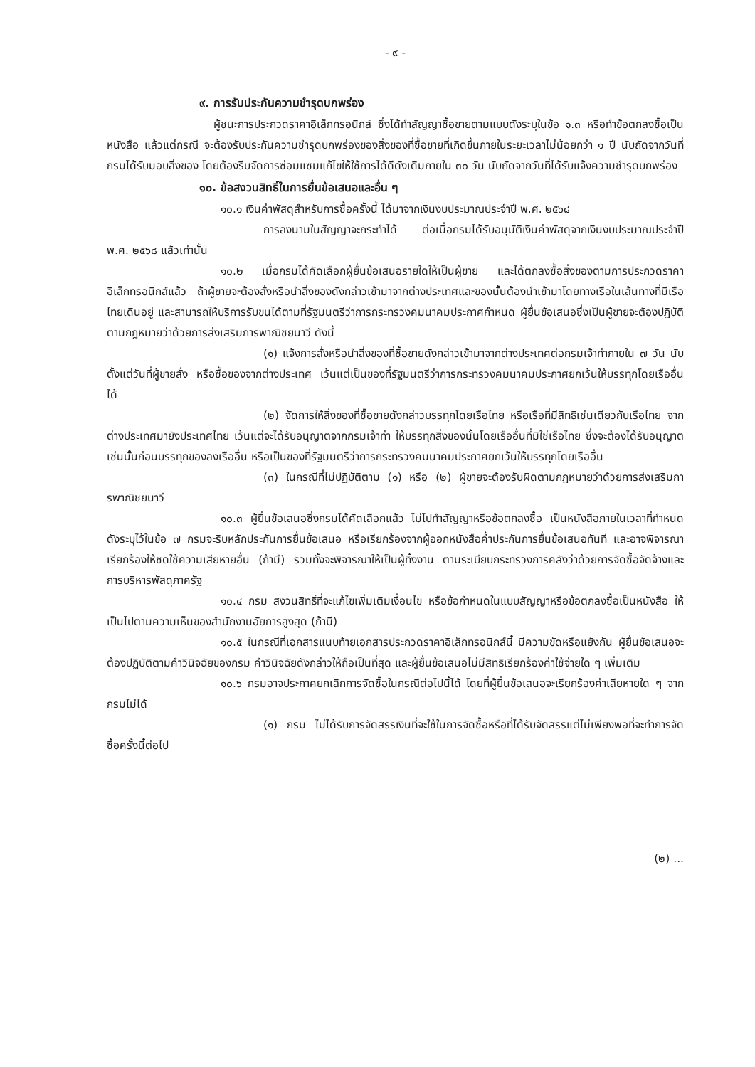- ๙ -
๙. การรับประกันความชำรุดบกพร่อง
ผู้ชนะการประกวดราคาอิเล็กทรอนิกส์ ซึ่งได้ทำสัญญาซื้อขายตามแบบดังระบุในข้อ ๑.๓ หรือทำข้อตกลงซื้อเป็นหนังสือ แล้วแต่กรณี จะต้องรับประกันความชำรุดบกพร่องของสิ่งของที่ซื้อขายที่เกิดขึ้นภายในระยะเวลาไม่น้อยกว่า ๑ ปี นับถัดจากวันที่กรมได้รับมอบสิ่งของ โดยต้องรีบจัดการซ่อมแซมแก้ไขให้ใช้การได้ดีดังเดิมภายใน ๓๐ วัน นับถัดจากวันที่ได้รับแจ้งความชำรุดบกพร่อง
๑๐. ข้อสงวนสิทธิ์ในการยื่นข้อเสนอและอื่น ๆ
๑๐.๑ เงินค่าพัสดุสำหรับการซื้อครั้งนี้ ได้มาจากเงินงบประมาณประจำปี พ.ศ. ๒๕๖๘
การลงนามในสัญญาจะกระทำได้ ต่อเมื่อกรมได้รับอนุมัติเงินค่าพัสดุจากเงินงบประมาณประจำปี พ.ศ. ๒๕๖๘ แล้วเท่านั้น
๑๐.๒ เมื่อกรมได้คัดเลือกผู้ยื่นข้อเสนอรายใดให้เป็นผู้ขาย และได้ตกลงซื้อสิ่งของตามการประกวดราคาอิเล็กทรอนิกส์แล้ว ถ้าผู้ขายจะต้องสั่งหรือนำสิ่งของดังกล่าวเข้ามาจากต่างประเทศและของนั้นต้องนำเข้ามาโดยทางเรือในเส้นทางที่มีเรือไทยเดินอยู่ และสามารถให้บริการรับขนได้ตามที่รัฐมนตรีว่าการกระทรวงคมนาคมประกาศกำหนด ผู้ยื่นข้อเสนอซึ่งเป็นผู้ขายจะต้องปฏิบัติตามกฎหมายว่าด้วยการส่งเสริมการพาณิชยนาวี ดังนี้
(๑) แจ้งการสั่งหรือนำสิ่งของที่ซื้อขายดังกล่าวเข้ามาจากต่างประเทศต่อกรมเจ้าท่าภายใน ๗ วัน นับตั้งแต่วันที่ผู้ขายสั่ง หรือซื้อของจากต่างประเทศ เว้นแต่เป็นของที่รัฐมนตรีว่าการกระทรวงคมนาคมประกาศยกเว้นให้บรรทุกโดยเรืออื่นได้
(๒) จัดการให้สิ่งของที่ซื้อขายดังกล่าวบรรทุกโดยเรือไทย หรือเรือที่มีสิทธิเช่นเดียวกับเรือไทย จากต่างประเทศมายังประเทศไทย เว้นแต่จะได้รับอนุญาตจากกรมเจ้าท่า ให้บรรทุกสิ่งของนั้นโดยเรืออื่นที่มิใช่เรือไทย ซึ่งจะต้องได้รับอนุญาตเช่นนั้นก่อนบรรทุกของลงเรืออื่น หรือเป็นของที่รัฐมนตรีว่าการกระทรวงคมนาคมประกาศยกเว้นให้บรรทุกโดยเรืออื่น
(๓) ในกรณีที่ไม่ปฏิบัติตาม (๑) หรือ (๒) ผู้ขายจะต้องรับผิดตามกฎหมายว่าด้วยการส่งเสริมการพาณิชยนาวี
๑๐.๓ ผู้ยื่นข้อเสนอซึ่งกรมได้คัดเลือกแล้ว ไม่ไปทำสัญญาหรือข้อตกลงซื้อ เป็นหนังสือภายในเวลาที่กำหนด ดังระบุไว้ในข้อ ๗ กรมจะริบหลักประกันการยื่นข้อเสนอ หรือเรียกร้องจากผู้ออกหนังสือค้ำประกันการยื่นข้อเสนอทันที และอาจพิจารณาเรียกร้องให้ชดใช้ความเสียหายอื่น (ถ้ามี) รวมทั้งจะพิจารณาให้เป็นผู้ทิ้งงาน ตามระเบียบกระทรวงการคลังว่าด้วยการจัดซื้อจัดจ้างและการบริหารพัสดุภาครัฐ
๑๐.๔ กรม สงวนสิทธิ์ที่จะแก้ไขเพิ่มเติมเงื่อนไข หรือข้อกำหนดในแบบสัญญาหรือข้อตกลงซื้อเป็นหนังสือ ให้เป็นไปตามความเห็นของสำนักงานอัยการสูงสุด (ถ้ามี)
๑๐.๕ ในกรณีที่เอกสารแนบท้ายเอกสารประกวดราคาอิเล็กทรอนิกส์นี้ มีความขัดหรือแย้งกัน ผู้ยื่นข้อเสนอจะต้องปฏิบัติตามคำวินิจฉัยของกรม คำวินิจฉัยดังกล่าวให้ถือเป็นที่สุด และผู้ยื่นข้อเสนอไม่มีสิทธิเรียกร้องค่าใช้จ่ายใด ๆ เพิ่มเติม
๑๐.๖ กรมอาจประกาศยกเลิกการจัดซื้อในกรณีต่อไปนี้ได้ โดยที่ผู้ยื่นข้อเสนอจะเรียกร้องค่าเสียหายใด ๆ จากกรมไม่ได้
(๑) กรม ไม่ได้รับการจัดสรรเงินที่จะใช้ในการจัดซื้อหรือที่ได้รับจัดสรรแต่ไม่เพียงพอที่จะทำการจัดซื้อครั้งนี้ต่อไป
(๒) ...